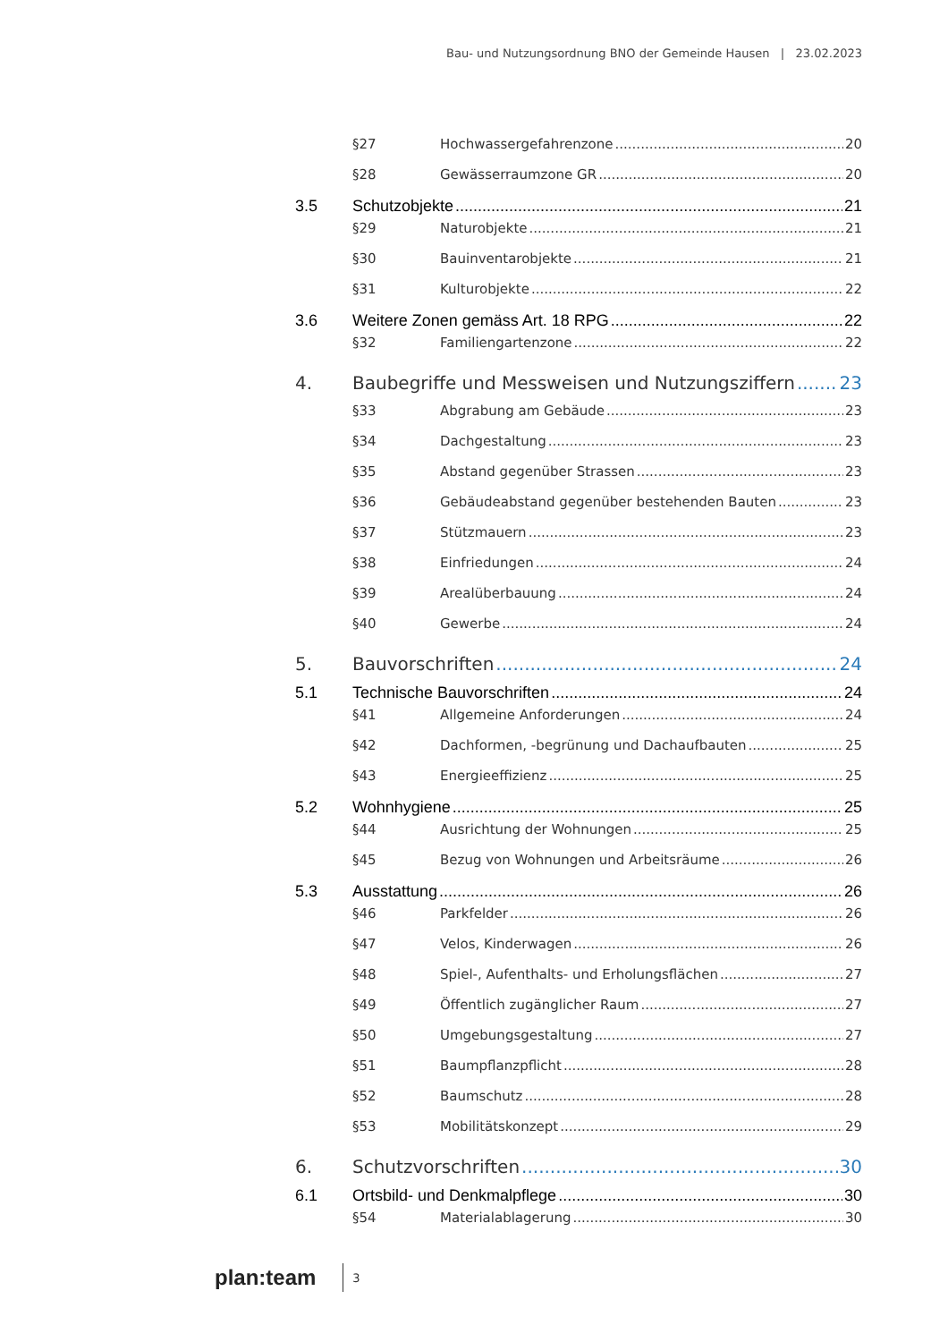Bau- und Nutzungsordnung BNO der Gemeinde Hausen | 23.02.2023
§27 Hochwassergefahrenzone 20
§28 Gewässerraumzone GR 20
3.5 Schutzobjekte 21
§29 Naturobjekte 21
§30 Bauinventarobjekte 21
§31 Kulturobjekte 22
3.6 Weitere Zonen gemäss Art. 18 RPG 22
§32 Familiengartenzone 22
4. Baubegriffe und Messweisen und Nutzungsziffern 23
§33 Abgrabung am Gebäude 23
§34 Dachgestaltung 23
§35 Abstand gegenüber Strassen 23
§36 Gebäudeabstand gegenüber bestehenden Bauten 23
§37 Stützmauern 23
§38 Einfriedungen 24
§39 Arealüberbauung 24
§40 Gewerbe 24
5. Bauvorschriften 24
5.1 Technische Bauvorschriften 24
§41 Allgemeine Anforderungen 24
§42 Dachformen, -begrünung und Dachaufbauten 25
§43 Energieeffizienz 25
5.2 Wohnhygiene 25
§44 Ausrichtung der Wohnungen 25
§45 Bezug von Wohnungen und Arbeitsräume 26
5.3 Ausstattung 26
§46 Parkfelder 26
§47 Velos, Kinderwagen 26
§48 Spiel-, Aufenthalts- und Erholungsflächen 27
§49 Öffentlich zugänglicher Raum 27
§50 Umgebungsgestaltung 27
§51 Baumpflanzpflicht 28
§52 Baumschutz 28
§53 Mobilitätskonzept 29
6. Schutzvorschriften 30
6.1 Ortsbild- und Denkmalpflege 30
§54 Materialablagerung 30
plan:team 3